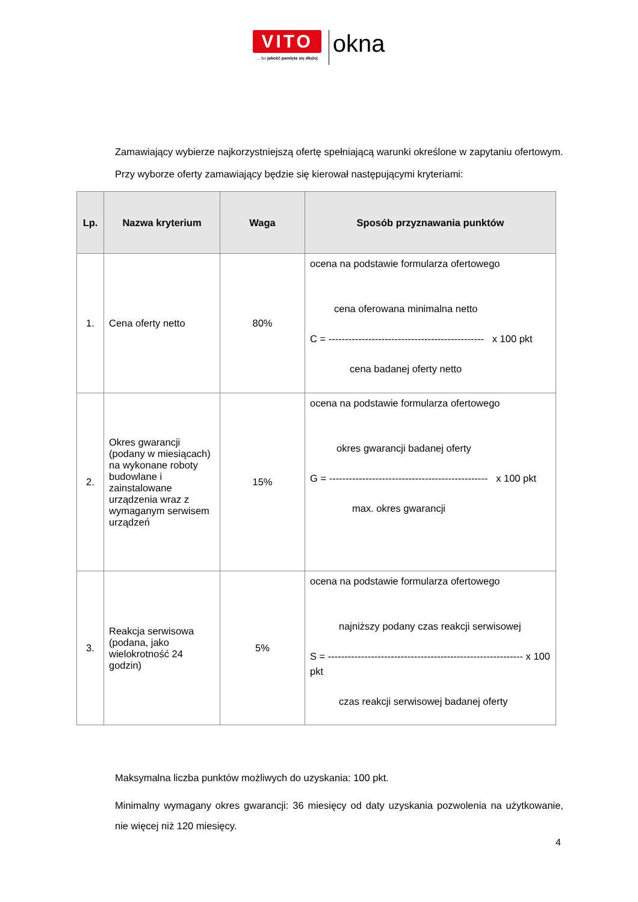VITO
... bo jakość pamięta się dłużej
okna
Zamawiający wybierze najkorzystniejszą ofertę spełniającą warunki określone w zapytaniu ofertowym.
Przy wyborze oferty zamawiający będzie się kierował następującymi kryteriami:
| Lp. | Nazwa kryterium | Waga | Sposób przyznawania punktów |
| --- | --- | --- | --- |
| 1. | Cena oferty netto | 80% | ocena na podstawie formularza ofertowego cena oferowana minimalna netto C = ----------------------------------------------- x 100 pkt cena badanej oferty netto |
| 2. | Okres gwarancji (podany w miesiącach) na wykonane roboty budowlane i zainstalowane urządzenia wraz z wymaganym serwisem urządzeń | 15% | ocena na podstawie formularza ofertowego okres gwarancji badanej oferty G = ------------------------------------------------ x 100 pkt max. okres gwarancji |
| 3. | Reakcja serwisowa (podana, jako wielokrotność 24 godzin) | 5% | ocena na podstawie formularza ofertowego najniższy podany czas reakcji serwisowej S = ----------------------------------------------------------- x 100 pkt czas reakcji serwisowej badanej oferty |
Maksymalna liczba punktów możliwych do uzyskania: 100 pkt.
Minimalny wymagany okres gwarancji: 36 miesięcy od daty uzyskania pozwolenia na użytkowanie, nie więcej niż 120 miesięcy.
4